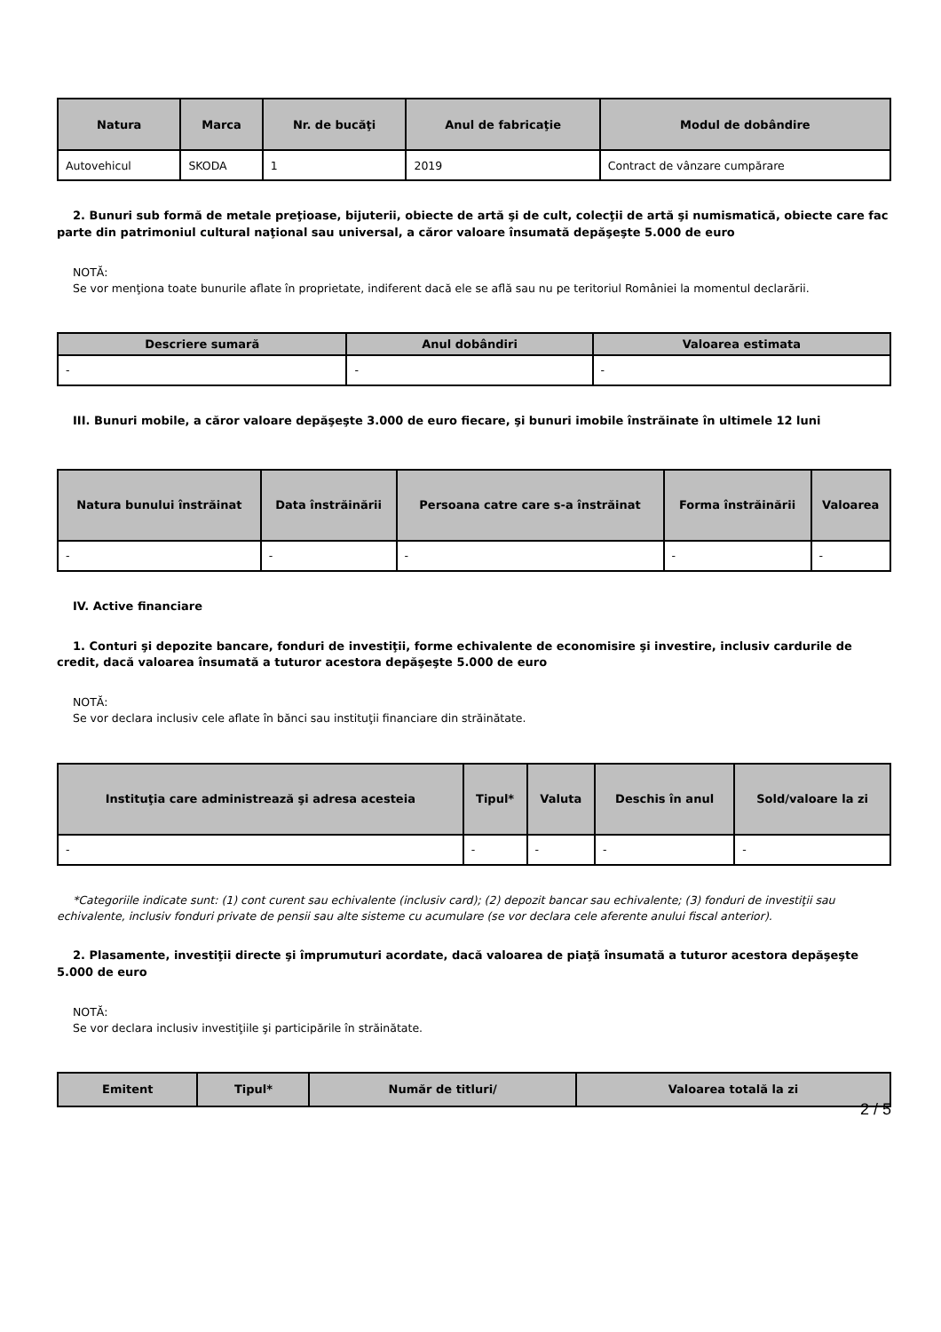| Natura | Marca | Nr. de bucăţi | Anul de fabricaţie | Modul de dobândire |
| --- | --- | --- | --- | --- |
| Autovehicul | SKODA | 1 | 2019 | Contract de vânzare cumpărare |
2. Bunuri sub formă de metale preţioase, bijuterii, obiecte de artă şi de cult, colecţii de artă şi numismatică, obiecte care fac parte din patrimoniul cultural naţional sau universal, a căror valoare însumată depăşeşte 5.000 de euro
NOTĂ:
Se vor menţiona toate bunurile aflate în proprietate, indiferent dacă ele se află sau nu pe teritoriul României la momentul declarării.
| Descriere sumară | Anul dobândiri | Valoarea estimata |
| --- | --- | --- |
| - | - | - |
III. Bunuri mobile, a căror valoare depăşeşte 3.000 de euro fiecare, şi bunuri imobile înstrăinate în ultimele 12 luni
| Natura bunului înstrăinat | Data înstrăinării | Persoana catre care s-a înstrăinat | Forma înstrăinării | Valoarea |
| --- | --- | --- | --- | --- |
| - | - | - | - | - |
IV. Active financiare
1. Conturi şi depozite bancare, fonduri de investiţii, forme echivalente de economisire şi investire, inclusiv cardurile de credit, dacă valoarea însumată a tuturor acestora depăşeşte 5.000 de euro
NOTĂ:
Se vor declara inclusiv cele aflate în bănci sau instituţii financiare din străinătate.
| Instituţia care administrează şi adresa acesteia | Tipul* | Valuta | Deschis în anul | Sold/valoare la zi |
| --- | --- | --- | --- | --- |
| - | - | - | - | - |
*Categoriile indicate sunt: (1) cont curent sau echivalente (inclusiv card); (2) depozit bancar sau echivalente; (3) fonduri de investiţii sau echivalente, inclusiv fonduri private de pensii sau alte sisteme cu acumulare (se vor declara cele aferente anului fiscal anterior).
2. Plasamente, investiţii directe şi împrumuturi acordate, dacă valoarea de piaţă însumată a tuturor acestora depăşeşte 5.000 de euro
NOTĂ:
Se vor declara inclusiv investiţiile şi participările în străinătate.
| Emitent | Tipul* | Număr de titluri/ | Valoarea totală la zi |
| --- | --- | --- | --- |
2 / 5